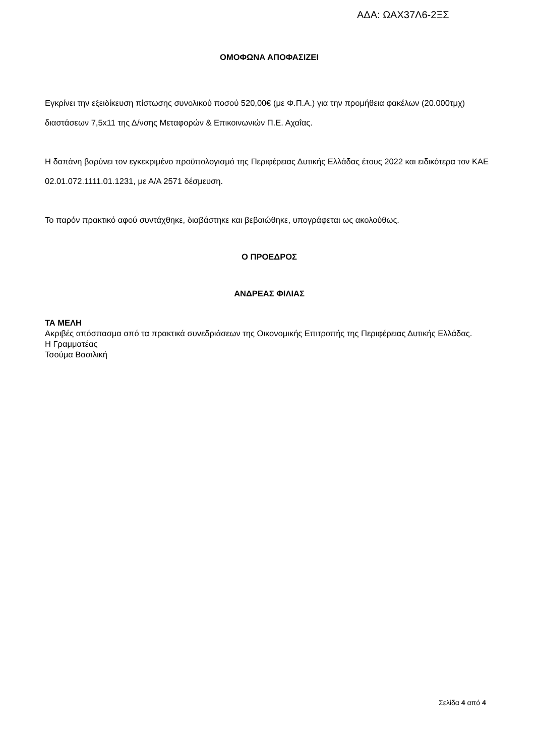ΑΔΑ: ΩΑΧ37Λ6-2ΞΣ
ΟΜΟΦΩΝΑ ΑΠΟΦΑΣΙΖΕΙ
Εγκρίνει την εξειδίκευση πίστωσης συνολικού ποσού 520,00€ (με Φ.Π.Α.) για την προμήθεια φακέλων (20.000τμχ) διαστάσεων 7,5x11 της Δ/νσης Μεταφορών & Επικοινωνιών Π.Ε. Αχαΐας.
Η δαπάνη βαρύνει τον εγκεκριμένο προϋπολογισμό της Περιφέρειας Δυτικής Ελλάδας έτους 2022 και ειδικότερα τον ΚΑΕ 02.01.072.1111.01.1231, με Α/Α 2571 δέσμευση.
Το παρόν πρακτικό αφού συντάχθηκε, διαβάστηκε και βεβαιώθηκε, υπογράφεται ως ακολούθως.
Ο ΠΡΟΕΔΡΟΣ
ΑΝΔΡΕΑΣ ΦΙΛΙΑΣ
ΤΑ ΜΕΛΗ
Ακριβές απόσπασμα από τα πρακτικά συνεδριάσεων της Οικονομικής Επιτροπής της Περιφέρειας Δυτικής Ελλάδας.
Η Γραμματέας
Τσούμα Βασιλική
Σελίδα 4 από 4